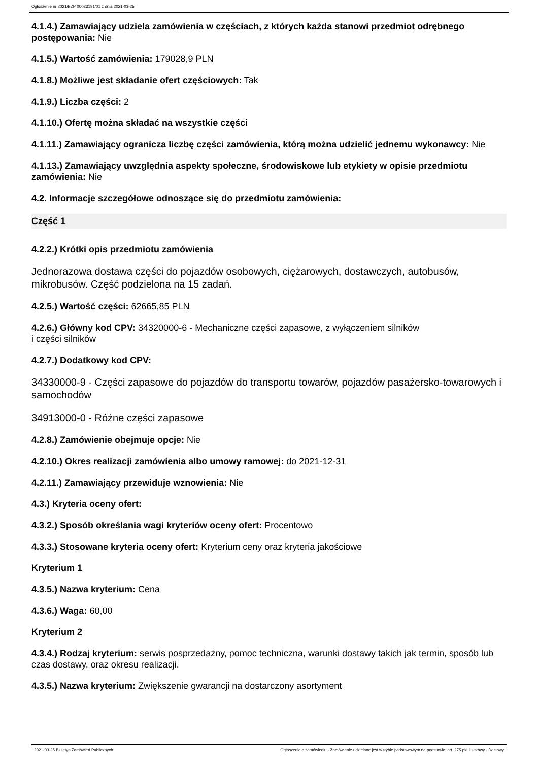Ogłoszenie nr 2021/BZP 00023191/01 z dnia 2021-03-25
4.1.4.) Zamawiający udziela zamówienia w częściach, z których każda stanowi przedmiot odrębnego postępowania: Nie
4.1.5.) Wartość zamówienia: 179028,9 PLN
4.1.8.) Możliwe jest składanie ofert częściowych: Tak
4.1.9.) Liczba części: 2
4.1.10.) Ofertę można składać na wszystkie części
4.1.11.) Zamawiający ogranicza liczbę części zamówienia, którą można udzielić jednemu wykonawcy: Nie
4.1.13.) Zamawiający uwzględnia aspekty społeczne, środowiskowe lub etykiety w opisie przedmiotu zamówienia: Nie
4.2. Informacje szczegółowe odnoszące się do przedmiotu zamówienia:
Część 1
4.2.2.) Krótki opis przedmiotu zamówienia
Jednorazowa dostawa części do pojazdów osobowych, ciężarowych, dostawczych, autobusów, mikrobusów. Część podzielona na 15 zadań.
4.2.5.) Wartość części: 62665,85 PLN
4.2.6.) Główny kod CPV: 34320000-6 - Mechaniczne części zapasowe, z wyłączeniem silników
i części silników
4.2.7.) Dodatkowy kod CPV:
34330000-9 - Części zapasowe do pojazdów do transportu towarów, pojazdów pasażersko-towarowych i samochodów
34913000-0 - Różne części zapasowe
4.2.8.) Zamówienie obejmuje opcje: Nie
4.2.10.) Okres realizacji zamówienia albo umowy ramowej: do 2021-12-31
4.2.11.) Zamawiający przewiduje wznowienia: Nie
4.3.) Kryteria oceny ofert:
4.3.2.) Sposób określania wagi kryteriów oceny ofert: Procentowo
4.3.3.) Stosowane kryteria oceny ofert: Kryterium ceny oraz kryteria jakościowe
Kryterium 1
4.3.5.) Nazwa kryterium: Cena
4.3.6.) Waga: 60,00
Kryterium 2
4.3.4.) Rodzaj kryterium: serwis posprzedażny, pomoc techniczna, warunki dostawy takich jak termin, sposób lub czas dostawy, oraz okresu realizacji.
4.3.5.) Nazwa kryterium: Zwiększenie gwarancji na dostarczony asortyment
2021-03-25 Biuletyn Zamówień Publicznych Ogłoszenie o zamówieniu - Zamówienie udzielane jest w trybie podstawowym na podstawie: art. 275 pkt 1 ustawy - Dostawy